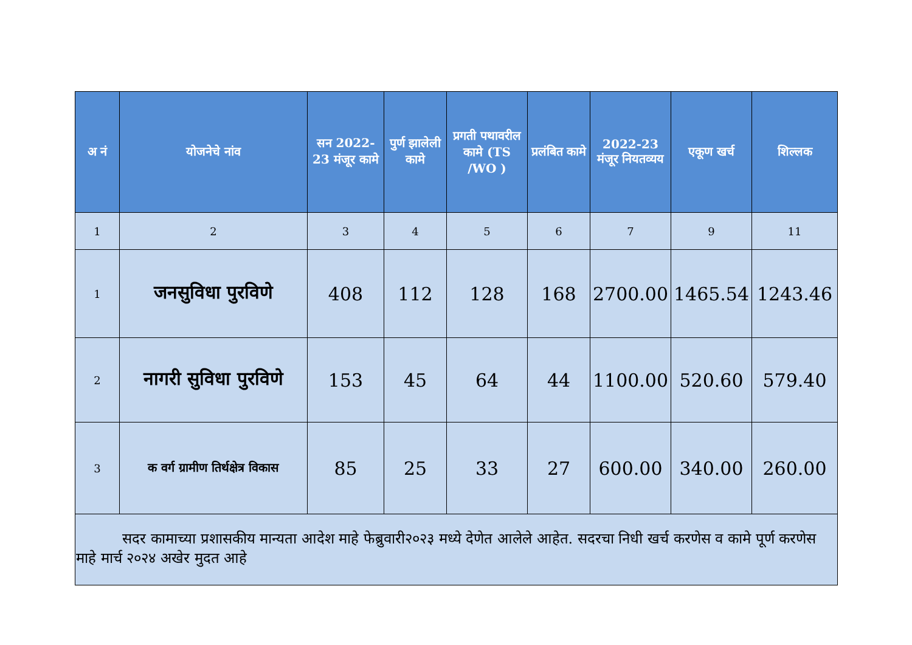| अ नं | योजनेचे नांव | सन 2022-23 मंजूर कामे | पुर्ण झालेली कामे | प्रगती पथावरील कामे (TS /WO ) | प्रलंबित कामे | 2022-23 मंजूर नियतव्यय | एकूण खर्च | शिल्लक |
| --- | --- | --- | --- | --- | --- | --- | --- | --- |
| 1 | 2 | 3 | 4 | 5 | 6 | 7 | 9 | 11 |
| 1 | जनसुविधा पुरविणे | 408 | 112 | 128 | 168 | 2700.00 | 1465.54 | 1243.46 |
| 2 | नागरी सुविधा पुरविणे | 153 | 45 | 64 | 44 | 1100.00 | 520.60 | 579.40 |
| 3 | क वर्ग ग्रामीण तिर्थक्षेत्र विकास | 85 | 25 | 33 | 27 | 600.00 | 340.00 | 260.00 |
| सदर कामाच्या प्रशासकीय मान्यता आदेश माहे फेब्रुवारी२०२३ मध्ये देणेत आलेले आहेत. सदरचा निधी खर्च करणेस व कामे पूर्ण करणेस माहे मार्च २०२४ अखेर मुदत आहे | | | | | | | | |